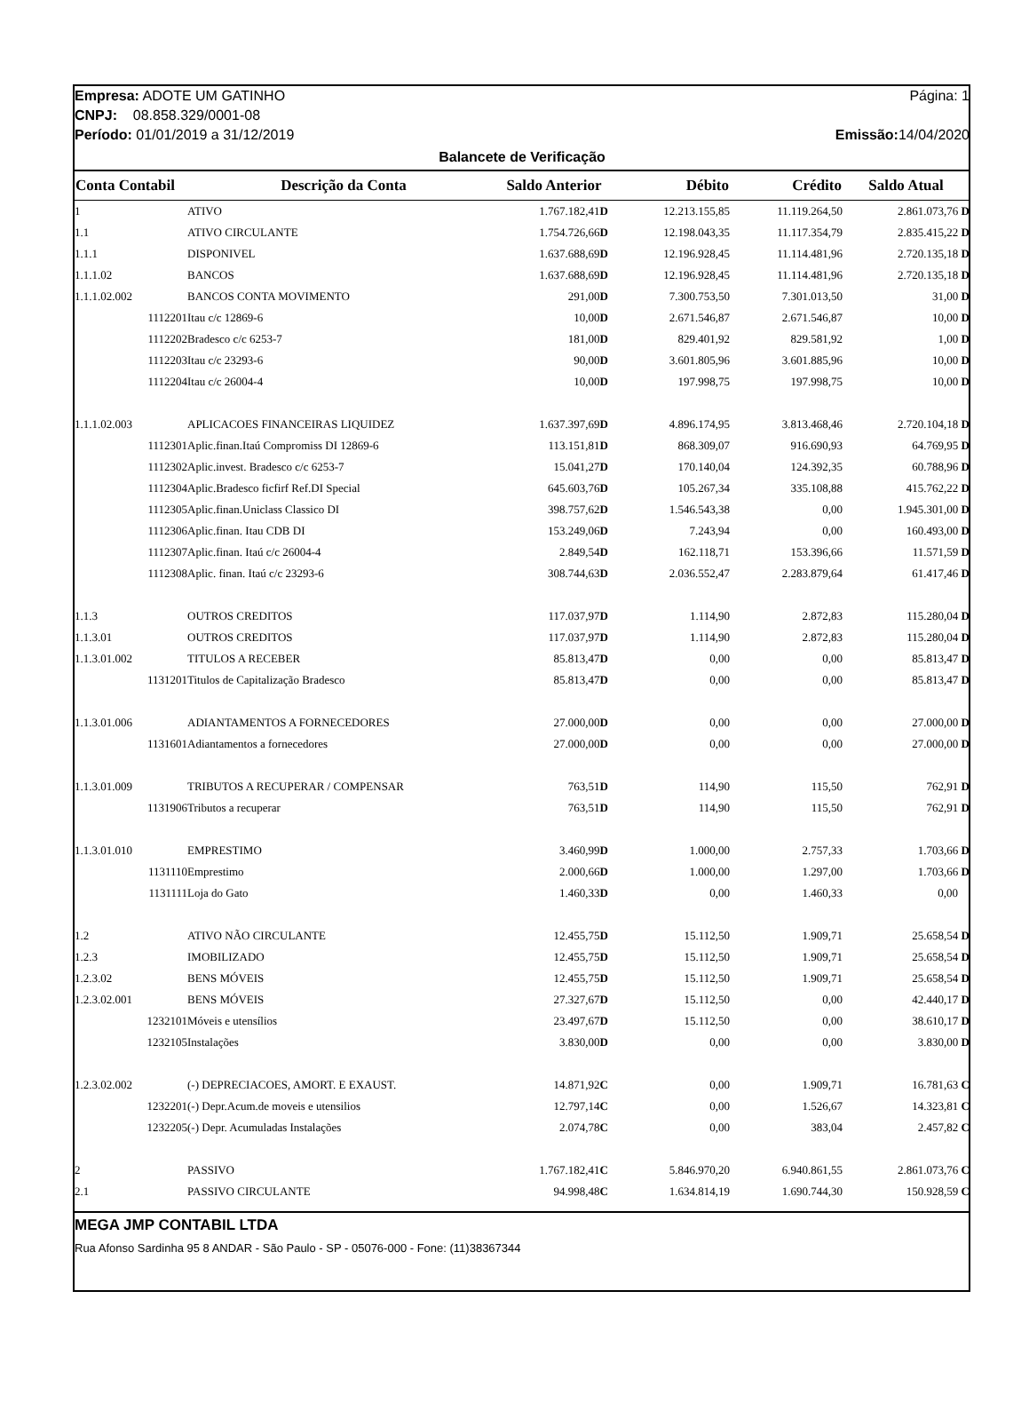Empresa: ADOTE UM GATINHO Página: 1
CNPJ: 08.858.329/0001-08
Período: 01/01/2019 a 31/12/2019 Emissão: 14/04/2020
Balancete de Verificação
| Conta Contabil | Descrição da Conta | Saldo Anterior | Débito | Crédito | Saldo Atual |
| --- | --- | --- | --- | --- | --- |
| 1 | ATIVO | 1.767.182,41 D | 12.213.155,85 | 11.119.264,50 | 2.861.073,76 D |
| 1.1 | ATIVO CIRCULANTE | 1.754.726,66 D | 12.198.043,35 | 11.117.354,79 | 2.835.415,22 D |
| 1.1.1 | DISPONIVEL | 1.637.688,69 D | 12.196.928,45 | 11.114.481,96 | 2.720.135,18 D |
| 1.1.1.02 | BANCOS | 1.637.688,69 D | 12.196.928,45 | 11.114.481,96 | 2.720.135,18 D |
| 1.1.1.02.002 | BANCOS CONTA MOVIMENTO | 291,00 D | 7.300.753,50 | 7.301.013,50 | 31,00 D |
| 1112201 | Itau c/c 12869-6 | 10,00 D | 2.671.546,87 | 2.671.546,87 | 10,00 D |
| 1112202 | Bradesco c/c 6253-7 | 181,00 D | 829.401,92 | 829.581,92 | 1,00 D |
| 1112203 | Itau c/c 23293-6 | 90,00 D | 3.601.805,96 | 3.601.885,96 | 10,00 D |
| 1112204 | Itau c/c 26004-4 | 10,00 D | 197.998,75 | 197.998,75 | 10,00 D |
| 1.1.1.02.003 | APLICACOES FINANCEIRAS LIQUIDEZ | 1.637.397,69 D | 4.896.174,95 | 3.813.468,46 | 2.720.104,18 D |
| 1112301 | Aplic.finan.Itaú Compromiss DI 12869-6 | 113.151,81 D | 868.309,07 | 916.690,93 | 64.769,95 D |
| 1112302 | Aplic.invest. Bradesco c/c 6253-7 | 15.041,27 D | 170.140,04 | 124.392,35 | 60.788,96 D |
| 1112304 | Aplic.Bradesco ficfirf Ref.DI Special | 645.603,76 D | 105.267,34 | 335.108,88 | 415.762,22 D |
| 1112305 | Aplic.finan.Uniclass Classico DI | 398.757,62 D | 1.546.543,38 | 0,00 | 1.945.301,00 D |
| 1112306 | Aplic.finan. Itau CDB DI | 153.249,06 D | 7.243,94 | 0,00 | 160.493,00 D |
| 1112307 | Aplic.finan. Itaú c/c 26004-4 | 2.849,54 D | 162.118,71 | 153.396,66 | 11.571,59 D |
| 1112308 | Aplic. finan. Itaú c/c 23293-6 | 308.744,63 D | 2.036.552,47 | 2.283.879,64 | 61.417,46 D |
| 1.1.3 | OUTROS CREDITOS | 117.037,97 D | 1.114,90 | 2.872,83 | 115.280,04 D |
| 1.1.3.01 | OUTROS CREDITOS | 117.037,97 D | 1.114,90 | 2.872,83 | 115.280,04 D |
| 1.1.3.01.002 | TITULOS A RECEBER | 85.813,47 D | 0,00 | 0,00 | 85.813,47 D |
| 1131201 | Titulos de Capitalização Bradesco | 85.813,47 D | 0,00 | 0,00 | 85.813,47 D |
| 1.1.3.01.006 | ADIANTAMENTOS A FORNECEDORES | 27.000,00 D | 0,00 | 0,00 | 27.000,00 D |
| 1131601 | Adiantamentos a fornecedores | 27.000,00 D | 0,00 | 0,00 | 27.000,00 D |
| 1.1.3.01.009 | TRIBUTOS A RECUPERAR / COMPENSAR | 763,51 D | 114,90 | 115,50 | 762,91 D |
| 1131906 | Tributos a recuperar | 763,51 D | 114,90 | 115,50 | 762,91 D |
| 1.1.3.01.010 | EMPRESTIMO | 3.460,99 D | 1.000,00 | 2.757,33 | 1.703,66 D |
| 1131110 | Emprestimo | 2.000,66 D | 1.000,00 | 1.297,00 | 1.703,66 D |
| 1131111 | Loja do Gato | 1.460,33 D | 0,00 | 1.460,33 | 0,00 |
| 1.2 | ATIVO NÃO CIRCULANTE | 12.455,75 D | 15.112,50 | 1.909,71 | 25.658,54 D |
| 1.2.3 | IMOBILIZADO | 12.455,75 D | 15.112,50 | 1.909,71 | 25.658,54 D |
| 1.2.3.02 | BENS MÓVEIS | 12.455,75 D | 15.112,50 | 1.909,71 | 25.658,54 D |
| 1.2.3.02.001 | BENS MÓVEIS | 27.327,67 D | 15.112,50 | 0,00 | 42.440,17 D |
| 1232101 | Móveis e utensílios | 23.497,67 D | 15.112,50 | 0,00 | 38.610,17 D |
| 1232105 | Instalações | 3.830,00 D | 0,00 | 0,00 | 3.830,00 D |
| 1.2.3.02.002 | (-) DEPRECIACOES, AMORT. E EXAUST. | 14.871,92 C | 0,00 | 1.909,71 | 16.781,63 C |
| 1232201 | (-) Depr.Acum.de moveis e utensilios | 12.797,14 C | 0,00 | 1.526,67 | 14.323,81 C |
| 1232205 | (-) Depr. Acumuladas Instalações | 2.074,78 C | 0,00 | 383,04 | 2.457,82 C |
| 2 | PASSIVO | 1.767.182,41 C | 5.846.970,20 | 6.940.861,55 | 2.861.073,76 C |
| 2.1 | PASSIVO CIRCULANTE | 94.998,48 C | 1.634.814,19 | 1.690.744,30 | 150.928,59 C |
MEGA JMP CONTABIL LTDA
Rua Afonso Sardinha 95 8 ANDAR - São Paulo - SP - 05076-000 - Fone: (11)38367344